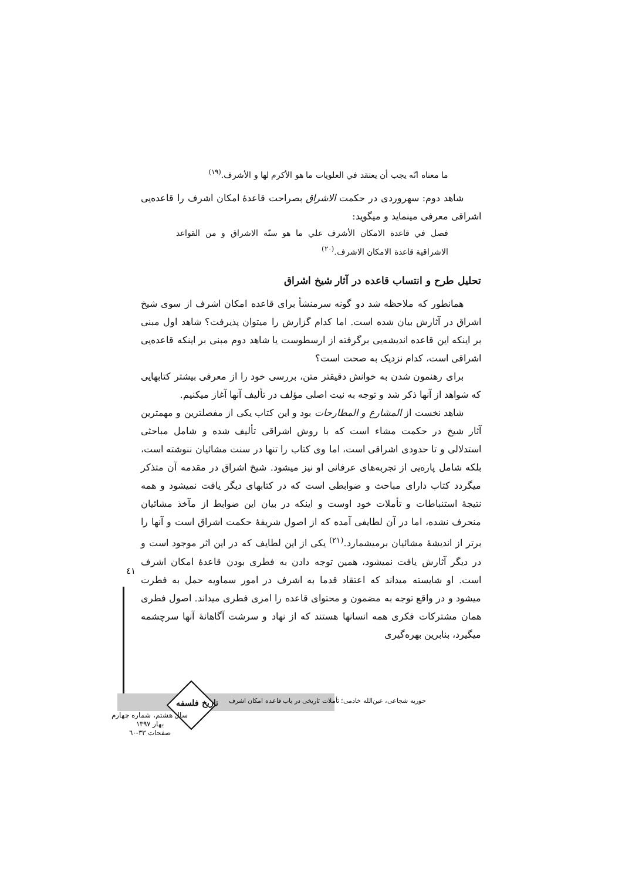ما معناه انّه يجب أن يعتقد في العلويات ما هو الأكرم لها و الأشرف.<sup>(١٩)</sup>
شاهد دوم: سهروردی در حکمت الاشراق بصراحت قاعدۀ امکان اشرف را قاعده‌یی اشراقی معرفی مینماید و میگوید:
فصل في قاعدة الامكان الأشرف علي ما هو سنّة الاشراق و من القواعد الاشراقية قاعدة الامكان الاشرف.<sup>(٢٠)</sup>
تحلیل طرح و انتساب قاعده در آثار شیخ اشراق
همانطور که ملاحظه شد دو گونه سرمنشأ برای قاعده امکان اشرف از سوی شیخ اشراق در آثارش بیان شده است. اما کدام گزارش را میتوان پذیرفت؟ شاهد اول مبنی بر اینکه این قاعده اندیشه‌یی برگرفته از ارسطوست یا شاهد دوم مبنی بر اینکه قاعده‌یی اشراقی است، کدام نزدیک به صحت است؟
برای رهنمون شدن به خوانش دقیقتر متن، بررسی خود را از معرفی بیشتر کتابهایی که شواهد از آنها ذکر شد و توجه به نیت اصلی مؤلف در تألیف آنها آغاز میکنیم.
شاهد نخست از المشارع و المطارحات بود و این کتاب یکی از مفصلترین و مهمترین آثار شیخ در حکمت مشاء است که با روش اشراقی تألیف شده و شامل مباحثی استدلالی و تا حدودی اشراقی است، اما وی کتاب را تنها در سنت مشائیان ننوشته است، بلکه شامل پاره‌یی از تجربه‌های عرفانی او نیز میشود. شیخ اشراق در مقدمه آن متذکر میگردد کتاب دارای مباحث و ضوابطی است که در کتابهای دیگر یافت نمیشود و همه نتیجۀ استنباطات و تأملات خود اوست و اینکه در بیان این ضوابط از مآخذ مشائیان منحرف نشده، اما در آن لطایفی آمده که از اصول شریفۀ حکمت اشراق است و آنها را برتر از اندیشۀ مشائیان برمیشمارد.<sup>(٢١)</sup> یکی از این لطایف که در این اثر موجود است و در دیگر آثارش یافت نمیشود، همین توجه دادن به فطری بودن قاعدۀ امکان اشرف است. او شایسته میداند که اعتقاد قدما به اشرف در امور سماویه حمل به فطرت میشود و در واقع توجه به مضمون و محتوای قاعده را امری فطری میداند. اصول فطری همان مشترکات فکری همه انسانها هستند که از نهاد و سرشت آگاهانۀ آنها سرچشمه میگیرد، بنابرین بهره‌گیری
٤١
حوریه شجاعی، عین‌الله خادمی؛ تأملات تاریخی در باب قاعده امکان اشرف
تاریخ فلسفه
سال هشتم، شماره چهارم
بهار ١٣٩٧
صفحات ٣٣-٦٠